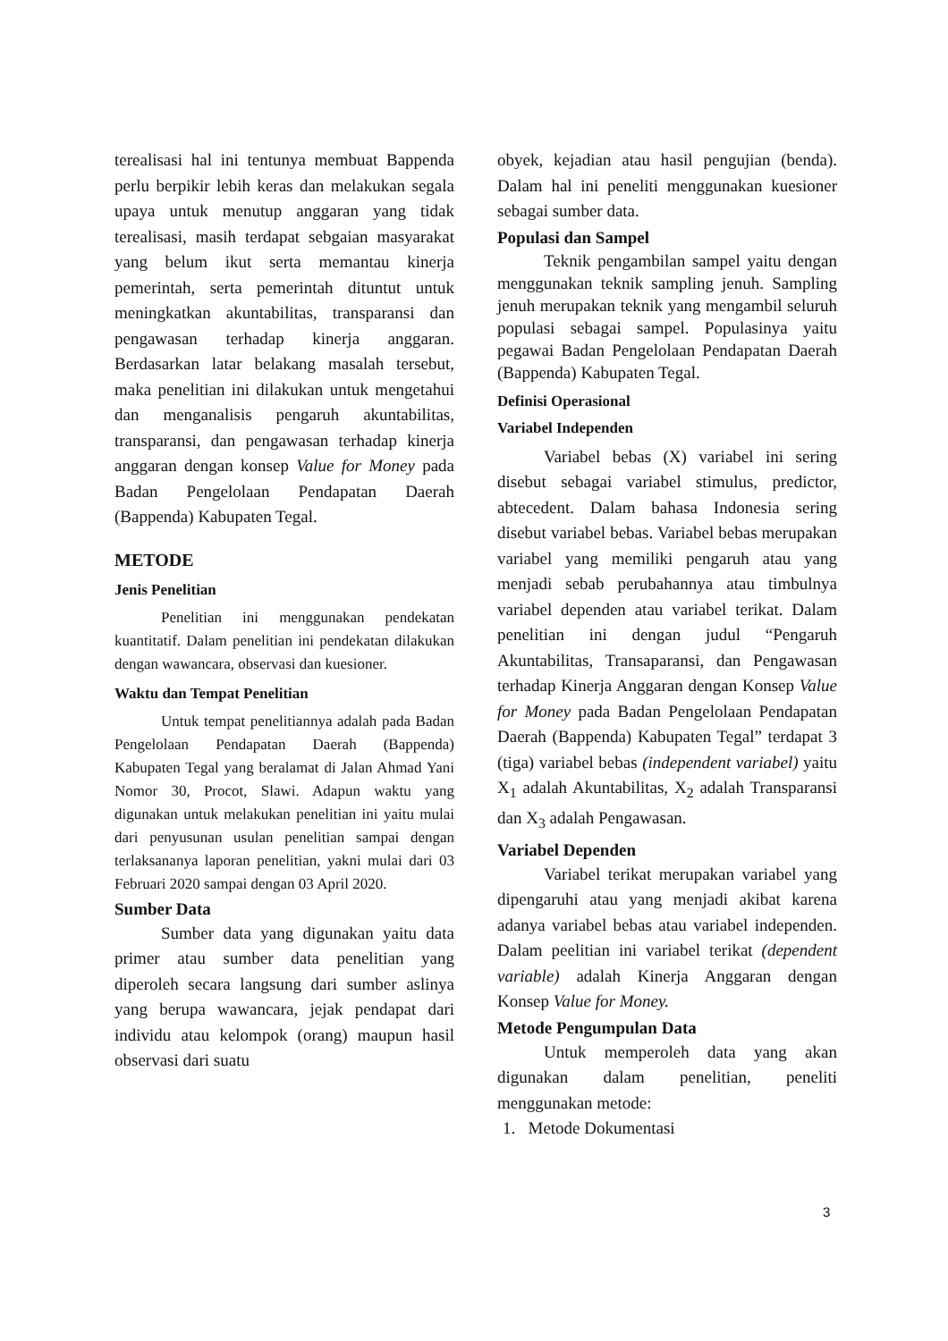terealisasi hal ini tentunya membuat Bappenda perlu berpikir lebih keras dan melakukan segala upaya untuk menutup anggaran yang tidak terealisasi, masih terdapat sebgaian masyarakat yang belum ikut serta memantau kinerja pemerintah, serta pemerintah dituntut untuk meningkatkan akuntabilitas, transparansi dan pengawasan terhadap kinerja anggaran. Berdasarkan latar belakang masalah tersebut, maka penelitian ini dilakukan untuk mengetahui dan menganalisis pengaruh akuntabilitas, transparansi, dan pengawasan terhadap kinerja anggaran dengan konsep Value for Money pada Badan Pengelolaan Pendapatan Daerah (Bappenda) Kabupaten Tegal.
METODE
Jenis Penelitian
Penelitian ini menggunakan pendekatan kuantitatif. Dalam penelitian ini pendekatan dilakukan dengan wawancara, observasi dan kuesioner.
Waktu dan Tempat Penelitian
Untuk tempat penelitiannya adalah pada Badan Pengelolaan Pendapatan Daerah (Bappenda) Kabupaten Tegal yang beralamat di Jalan Ahmad Yani Nomor 30, Procot, Slawi. Adapun waktu yang digunakan untuk melakukan penelitian ini yaitu mulai dari penyusunan usulan penelitian sampai dengan terlaksananya laporan penelitian, yakni mulai dari 03 Februari 2020 sampai dengan 03 April 2020.
Sumber Data
Sumber data yang digunakan yaitu data primer atau sumber data penelitian yang diperoleh secara langsung dari sumber aslinya yang berupa wawancara, jejak pendapat dari individu atau kelompok (orang) maupun hasil observasi dari suatu
obyek, kejadian atau hasil pengujian (benda). Dalam hal ini peneliti menggunakan kuesioner sebagai sumber data.
Populasi dan Sampel
Teknik pengambilan sampel yaitu dengan menggunakan teknik sampling jenuh. Sampling jenuh merupakan teknik yang mengambil seluruh populasi sebagai sampel. Populasinya yaitu pegawai Badan Pengelolaan Pendapatan Daerah (Bappenda) Kabupaten Tegal.
Definisi Operasional
Variabel Independen
Variabel bebas (X) variabel ini sering disebut sebagai variabel stimulus, predictor, abtecedent. Dalam bahasa Indonesia sering disebut variabel bebas. Variabel bebas merupakan variabel yang memiliki pengaruh atau yang menjadi sebab perubahannya atau timbulnya variabel dependen atau variabel terikat. Dalam penelitian ini dengan judul “Pengaruh Akuntabilitas, Transaparansi, dan Pengawasan terhadap Kinerja Anggaran dengan Konsep Value for Money pada Badan Pengelolaan Pendapatan Daerah (Bappenda) Kabupaten Tegal” terdapat 3 (tiga) variabel bebas (independent variabel) yaitu X<sub>1</sub> adalah Akuntabilitas, X<sub>2</sub> adalah Transparansi dan X<sub>3</sub> adalah Pengawasan.
Variabel Dependen
Variabel terikat merupakan variabel yang dipengaruhi atau yang menjadi akibat karena adanya variabel bebas atau variabel independen. Dalam peelitian ini variabel terikat (dependent variable) adalah Kinerja Anggaran dengan Konsep Value for Money.
Metode Pengumpulan Data
Untuk memperoleh data yang akan digunakan dalam penelitian, peneliti menggunakan metode:
1. Metode Dokumentasi
3